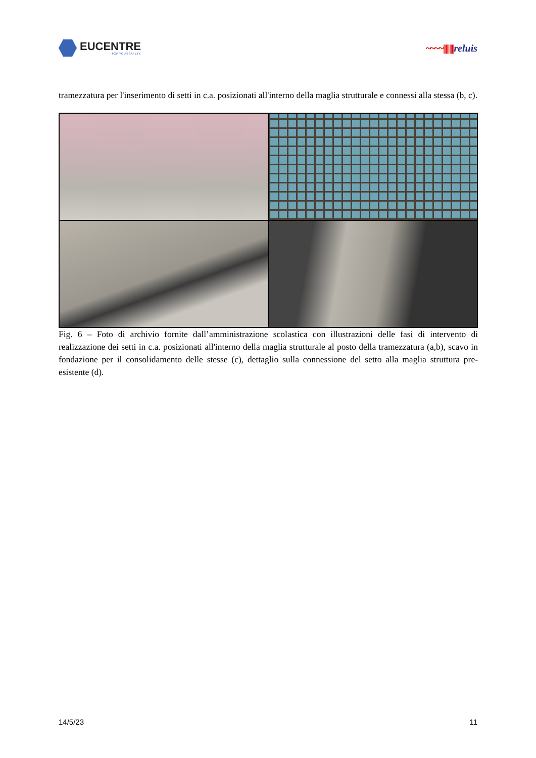EUCENTRE
FOR YOUR SAFETY.
~~~~|||||||||reluis
tramezzatura per l'inserimento di setti in c.a. posizionati all'interno della maglia strutturale e connessi alla stessa (b, c).
Fig. 6 – Foto di archivio fornite dall’amministrazione scolastica con illustrazioni delle fasi di intervento di realizzazione dei setti in c.a. posizionati all'interno della maglia strutturale al posto della tramezzatura (a,b), scavo in fondazione per il consolidamento delle stesse (c), dettaglio sulla connessione del setto alla maglia struttura pre-esistente (d).
14/5/23 11